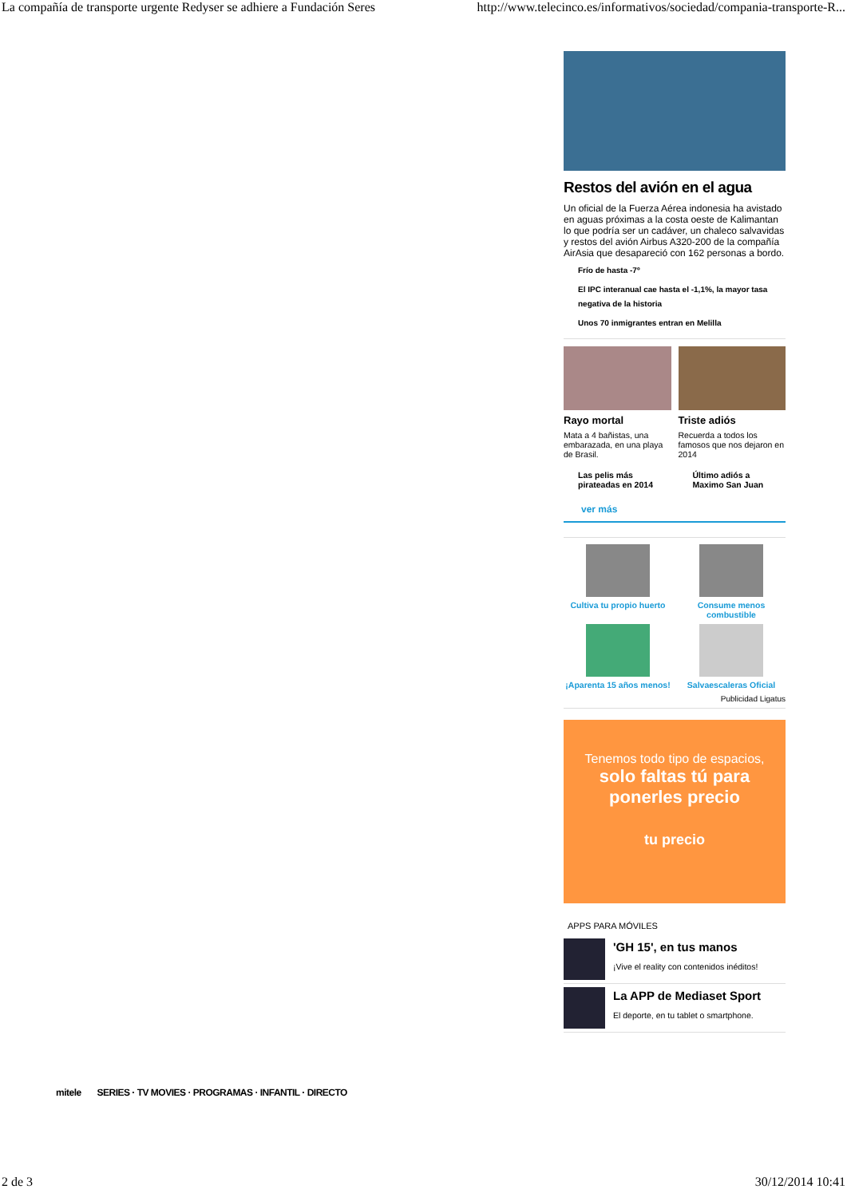La compañía de transporte urgente Redyser se adhiere a Fundación Seres http://www.telecinco.es/informativos/sociedad/compania-transporte-R...
Restos del avión en el agua
Un oficial de la Fuerza Aérea indonesia ha avistado en aguas próximas a la costa oeste de Kalimantan lo que podría ser un cadáver, un chaleco salvavidas y restos del avión Airbus A320-200 de la compañía AirAsia que desapareció con 162 personas a bordo.
Frío de hasta -7º
El IPC interanual cae hasta el -1,1%, la mayor tasa negativa de la historia
Unos 70 inmigrantes entran en Melilla
Rayo mortal
Mata a 4 bañistas, una embarazada, en una playa de Brasil.
Las pelis más pirateadas en 2014
Triste adiós
Recuerda a todos los famosos que nos dejaron en 2014
Último adiós a Maximo San Juan
ver más
Cultiva tu propio huerto
Consume menos combustible
¡Aparenta 15 años menos!
Salvaescaleras Oficial
Publicidad Ligatus
Tenemos todo tipo de espacios,
solo faltas tú para ponerles precio
tu precio
APPS PARA MÓVILES
'GH 15', en tus manos
¡Vive el reality con contenidos inéditos!
La APP de Mediaset Sport
El deporte, en tu tablet o smartphone.
mitele SERIES · TV MOVIES · PROGRAMAS · INFANTIL · DIRECTO
2 de 3 30/12/2014 10:41